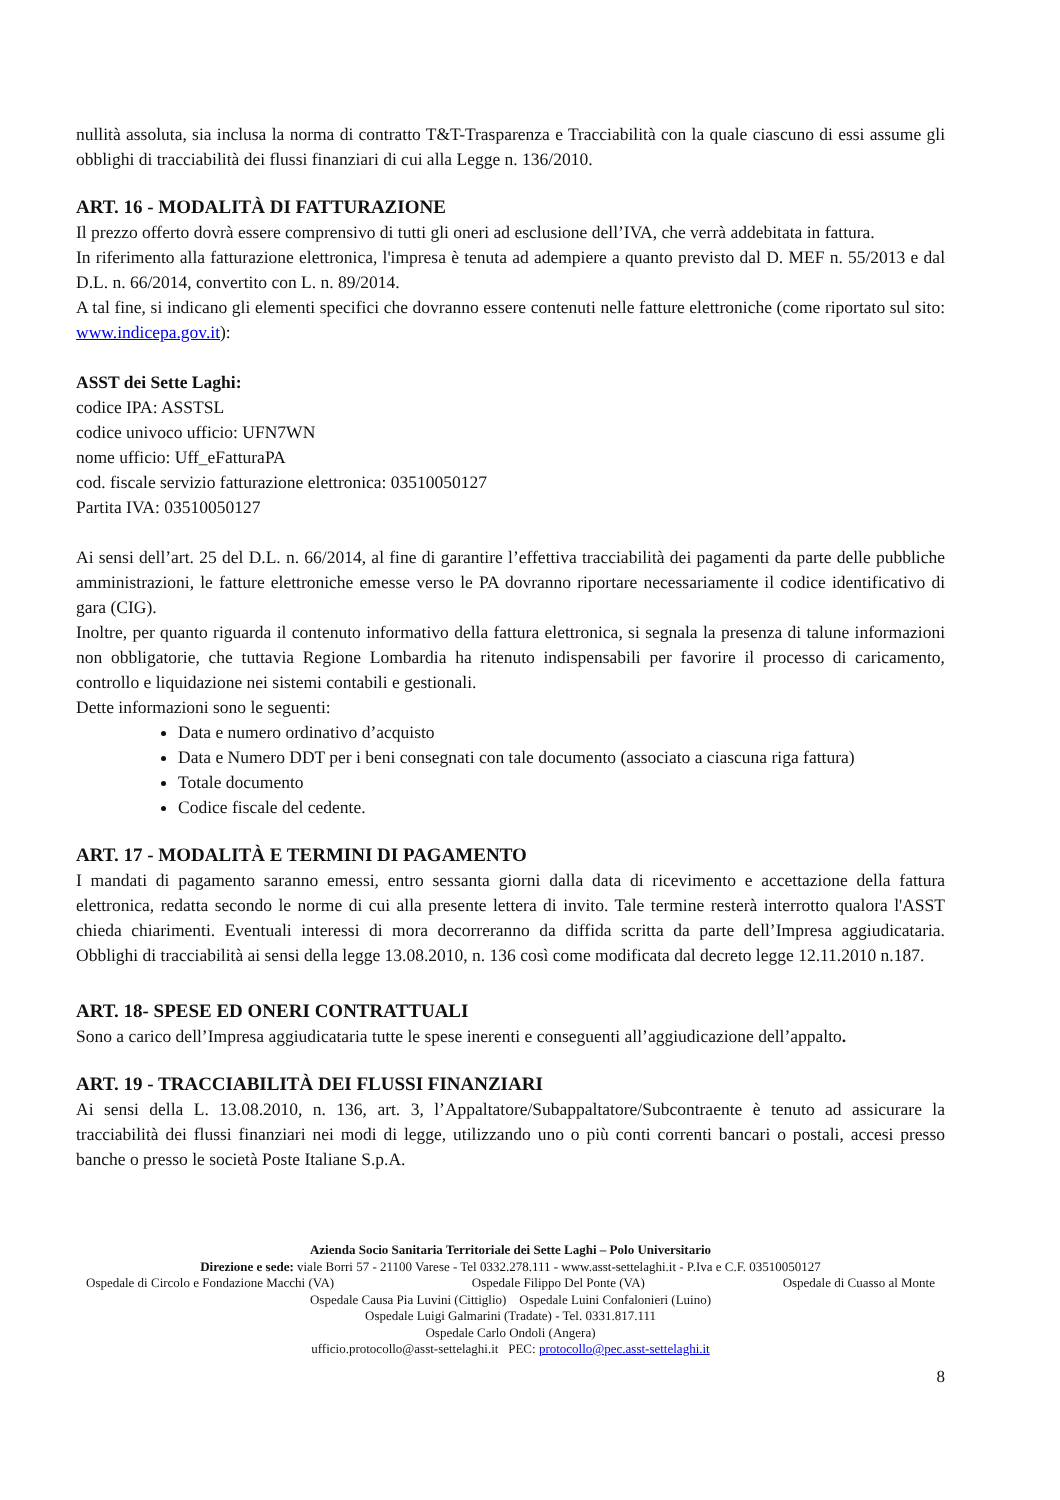nullità assoluta, sia inclusa la norma di contratto T&T-Trasparenza e Tracciabilità con la quale ciascuno di essi assume gli obblighi di tracciabilità dei flussi finanziari di cui alla Legge n. 136/2010.
ART. 16 - MODALITÀ DI FATTURAZIONE
Il prezzo offerto dovrà essere comprensivo di tutti gli oneri ad esclusione dell’IVA, che verrà addebitata in fattura.
In riferimento alla fatturazione elettronica, l'impresa è tenuta ad adempiere a quanto previsto dal D. MEF n. 55/2013 e dal D.L. n. 66/2014, convertito con L. n. 89/2014.
A tal fine, si indicano gli elementi specifici che dovranno essere contenuti nelle fatture elettroniche (come riportato sul sito: www.indicepa.gov.it):
ASST dei Sette Laghi:
codice IPA: ASSTSL
codice univoco ufficio: UFN7WN
nome ufficio: Uff_eFatturaPA
cod. fiscale servizio fatturazione elettronica: 03510050127
Partita IVA: 03510050127
Ai sensi dell’art. 25 del D.L. n. 66/2014, al fine di garantire l’effettiva tracciabilità dei pagamenti da parte delle pubbliche amministrazioni, le fatture elettroniche emesse verso le PA dovranno riportare necessariamente il codice identificativo di gara (CIG).
Inoltre, per quanto riguarda il contenuto informativo della fattura elettronica, si segnala la presenza di talune informazioni non obbligatorie, che tuttavia Regione Lombardia ha ritenuto indispensabili per favorire il processo di caricamento, controllo e liquidazione nei sistemi contabili e gestionali.
Dette informazioni sono le seguenti:
Data e numero ordinativo d’acquisto
Data e Numero DDT per i beni consegnati con tale documento (associato a ciascuna riga fattura)
Totale documento
Codice fiscale del cedente.
ART. 17 - MODALITÀ E TERMINI DI PAGAMENTO
I mandati di pagamento saranno emessi, entro sessanta giorni dalla data di ricevimento e accettazione della fattura elettronica, redatta secondo le norme di cui alla presente lettera di invito. Tale termine resterà interrotto qualora l'ASST chieda chiarimenti. Eventuali interessi di mora decorreranno da diffida scritta da parte dell’Impresa aggiudicataria. Obblighi di tracciabilità ai sensi della legge 13.08.2010, n. 136 così come modificata dal decreto legge 12.11.2010 n.187.
ART. 18- SPESE ED ONERI CONTRATTUALI
Sono a carico dell’Impresa aggiudicataria tutte le spese inerenti e conseguenti all’aggiudicazione dell’appalto.
ART. 19 - TRACCIABILITÀ DEI FLUSSI FINANZIARI
Ai sensi della L. 13.08.2010, n. 136, art. 3, l’Appaltatore/Subappaltatore/Subcontraente è tenuto ad assicurare la tracciabilità dei flussi finanziari nei modi di legge, utilizzando uno o più conti correnti bancari o postali, accesi presso banche o presso le società Poste Italiane S.p.A.
Azienda Socio Sanitaria Territoriale dei Sette Laghi – Polo Universitario
Direzione e sede: viale Borri 57 - 21100 Varese - Tel 0332.278.111 - www.asst-settelaghi.it - P.Iva e C.F. 03510050127
Ospedale di Circolo e Fondazione Macchi (VA) Ospedale Filippo Del Ponte (VA) Ospedale di Cuasso al Monte
Ospedale Causa Pia Luvini (Cittiglio) Ospedale Luini Confalonieri (Luino)
Ospedale Luigi Galmarini (Tradate) - Tel. 0331.817.111
Ospedale Carlo Ondoli (Angera)
ufficio.protocollo@asst-settelaghi.it PEC: protocollo@pec.asst-settelaghi.it
8